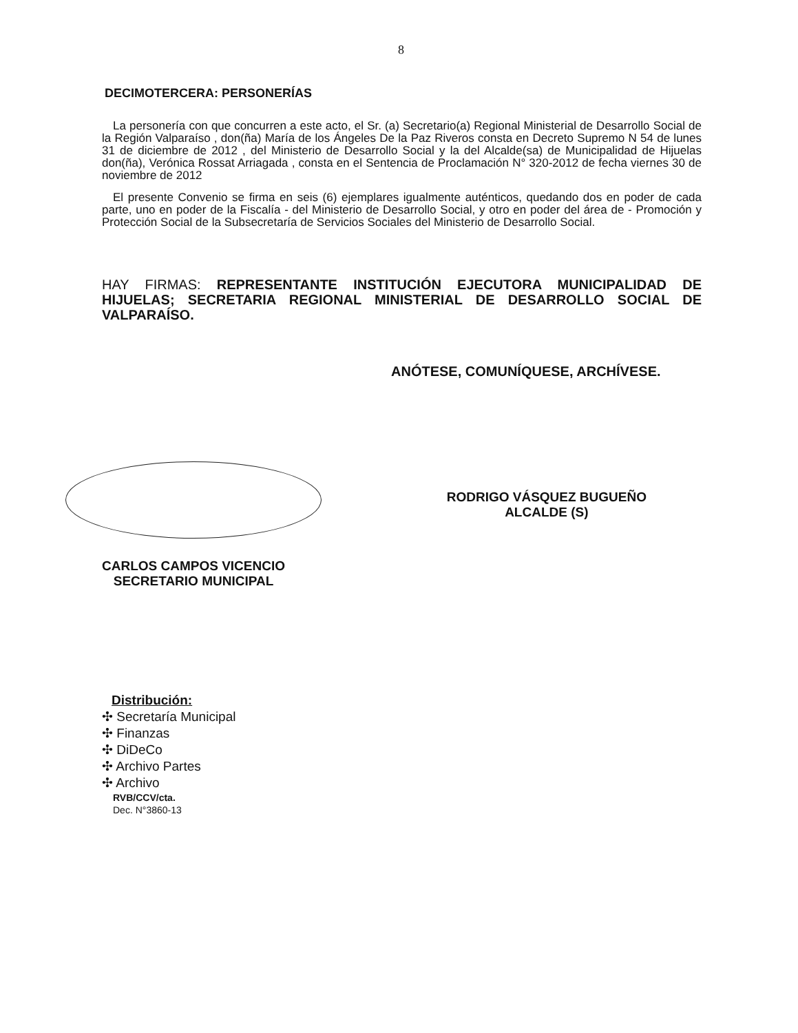8
DECIMOTERCERA: PERSONERÍAS
La personería con que concurren a este acto, el Sr. (a) Secretario(a) Regional Ministerial de Desarrollo Social de la Región Valparaíso , don(ña) María de los Ángeles De la Paz Riveros consta en Decreto Supremo N 54 de lunes 31 de diciembre de 2012 , del Ministerio de Desarrollo Social y la del Alcalde(sa) de Municipalidad de Hijuelas don(ña), Verónica Rossat Arriagada , consta en el Sentencia de Proclamación N° 320-2012 de fecha viernes 30 de noviembre de 2012
El presente Convenio se firma en seis (6) ejemplares igualmente auténticos, quedando dos en poder de cada parte, uno en poder de la Fiscalía - del Ministerio de Desarrollo Social, y otro en poder del área de - Promoción y Protección Social de la Subsecretaría de Servicios Sociales del Ministerio de Desarrollo Social.
HAY FIRMAS: REPRESENTANTE INSTITUCIÓN EJECUTORA MUNICIPALIDAD DE HIJUELAS; SECRETARIA REGIONAL MINISTERIAL DE DESARROLLO SOCIAL DE VALPARAÍSO.
ANÓTESE, COMUNÍQUESE, ARCHÍVESE.
CARLOS CAMPOS VICENCIO
SECRETARIO MUNICIPAL
RODRIGO VÁSQUEZ BUGUEÑO
ALCALDE (S)
Distribución:
✣ Secretaría Municipal
✣ Finanzas
✣ DiDeCo
✣ Archivo Partes
✣ Archivo
RVB/CCV/cta.
Dec. N°3860-13